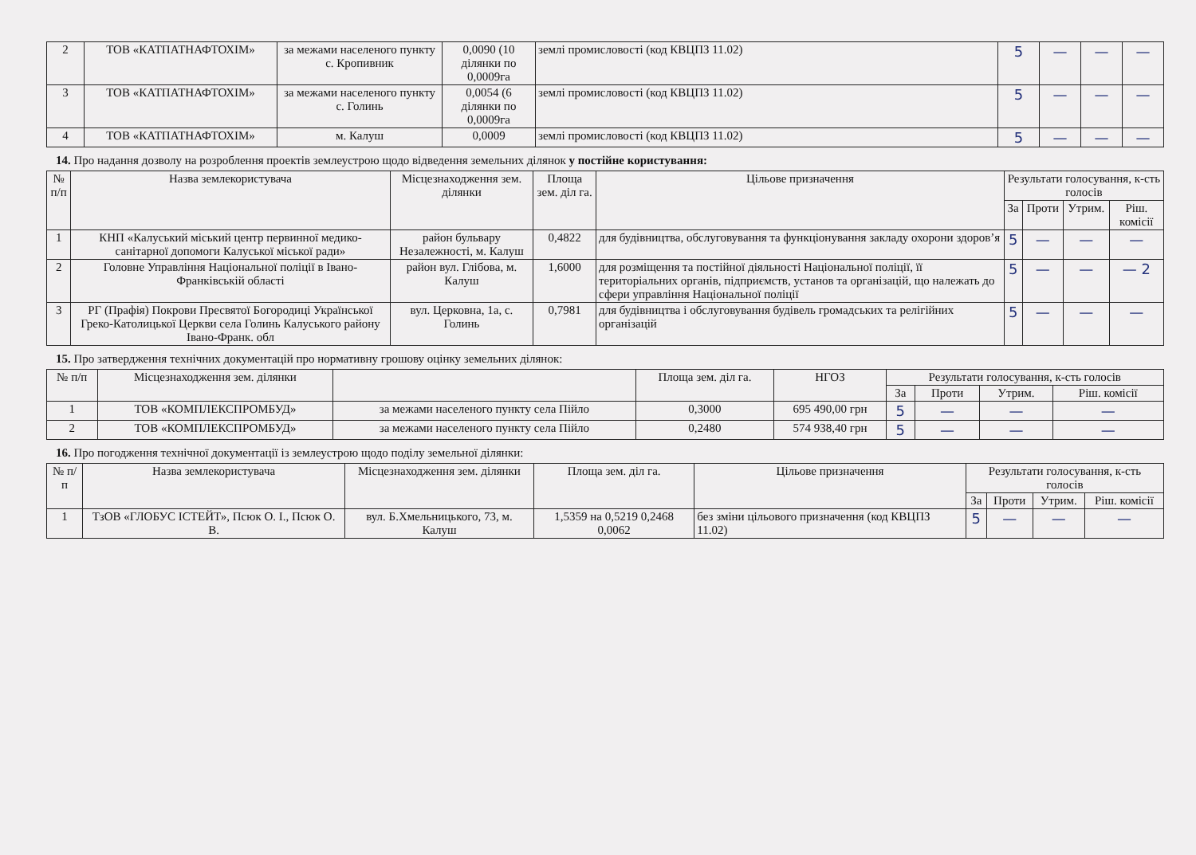| 2 | ТОВ «КАТПАТНАФТОХІМ» | за межами населеного пункту с. Кропивник | 0,0090 (10 ділянки по 0,0009га | землі промисловості (код КВЦПЗ 11.02) | 5 | — | — | — |
| 3 | ТОВ «КАТПАТНАФТОХІМ» | за межами населеного пункту с. Голинь | 0,0054 (6 ділянки по 0,0009га | землі промисловості (код КВЦПЗ 11.02) | 5 | — | — | — |
| 4 | ТОВ «КАТПАТНАФТОХІМ» | м. Калуш | 0,0009 | землі промисловості (код КВЦПЗ 11.02) | 5 | — | — | — |
14. Про надання дозволу на розроблення проектів землеустрою щодо відведення земельних ділянок у постійне користування:
| № п/п | Назва землекористувача | Місцезнаходження зем. ділянки | Площа зем. діл га. | Цільове призначення | Результати голосування, к-сть голосів | | | |
| --- | --- | --- | --- | --- | --- | --- | --- | --- |
| | | | | | За | Проти | Утрим. | Ріш. комісії |
| 1 | КНП «Калуський міський центр первинної медико-санітарної допомоги Калуської міської ради» | район бульвару Незалежності, м. Калуш | 0,4822 | для будівництва, обслуговування та функціонування закладу охорони здоров’я | 5 | — | — | — |
| 2 | Головне Управління Національної поліції в Івано-Франківській області | район вул. Глібова, м. Калуш | 1,6000 | для розміщення та постійної діяльності Національної поліції, її територіальних органів, підприємств, установ та організацій, що належать до сфери управління Національної поліції | 5 | — | — | — 2 |
| 3 | РГ (Прафія) Покрови Пресвятої Богородиці Української Греко-Католицької Церкви села Голинь Калуського району Івано-Франк. обл | вул. Церковна, 1а, с. Голинь | 0,7981 | для будівництва і обслуговування будівель громадських та релігійних організацій | 5 | — | — | — |
15. Про затвердження технічних документацій про нормативну грошову оцінку земельних ділянок:
| № п/п | Місцезнаходження зем. ділянки | | Площа зем. діл га. | НГОЗ | Результати голосування, к-сть голосів | | | |
| --- | --- | --- | --- | --- | --- | --- | --- | --- |
| | | | | | За | Проти | Утрим. | Ріш. комісії |
| 1 | ТОВ «КОМПЛЕКСПРОМБУД» | за межами населеного пункту села Пійло | 0,3000 | 695 490,00 грн | 5 | — | — | — |
| 2 | ТОВ «КОМПЛЕКСПРОМБУД» | за межами населеного пункту села Пійло | 0,2480 | 574 938,40 грн | 5 | — | — | — |
16. Про погодження технічної документації із землеустрою щодо поділу земельної ділянки:
| № п/п | Назва землекористувача | Місцезнаходження зем. ділянки | Площа зем. діл га. | Цільове призначення | Результати голосування, к-сть голосів | | | |
| --- | --- | --- | --- | --- | --- | --- | --- | --- |
| | | | | | За | Проти | Утрим. | Ріш. комісії |
| 1 | ТзОВ «ГЛОБУС ІСТЕЙТ», Псюк О. І., Псюк О. В. | вул. Б.Хмельницького, 73, м. Калуш | 1,5359 на 0,5219 0,2468 0,0062 | без зміни цільового призначення (код КВЦПЗ 11.02) | 5 | — | — | — |